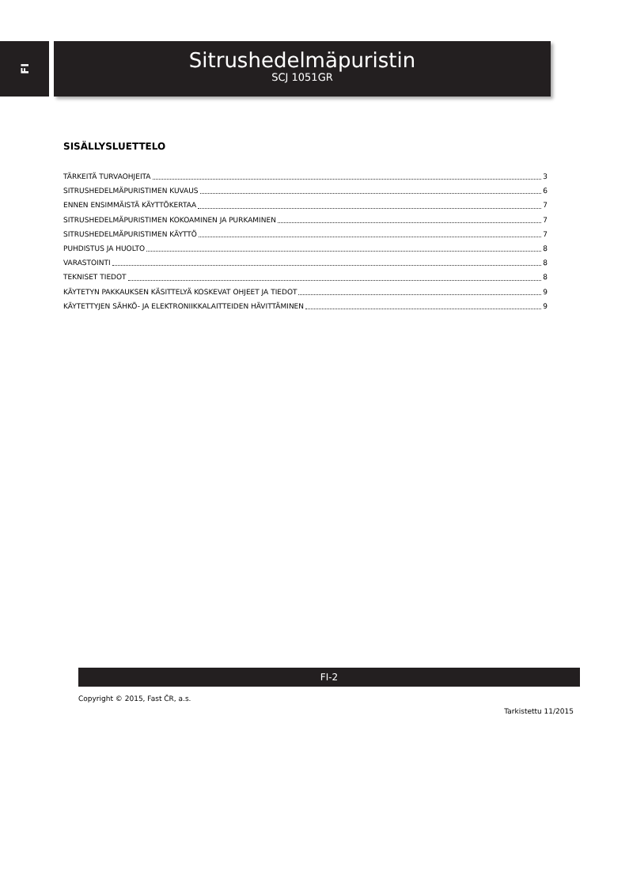FI
Sitrushedelmäpuristin
SCJ 1051GR
SISÄLLYSLUETTELO
TÄRKEITÄ TURVAOHJEITA 3
SITRUSHEDELMÄPURISTIMEN KUVAUS 6
ENNEN ENSIMMÄISTÄ KÄYTTÖKERTAA 7
SITRUSHEDELMÄPURISTIMEN KOKOAMINEN JA PURKAMINEN 7
SITRUSHEDELMÄPURISTIMEN KÄYTTÖ 7
PUHDISTUS JA HUOLTO 8
VARASTOINTI 8
TEKNISET TIEDOT 8
KÄYTETYN PAKKAUKSEN KÄSITTELYÄ KOSKEVAT OHJEET JA TIEDOT 9
KÄYTETTYJEN SÄHKÖ- JA ELEKTRONIIKKALAITTEIDEN HÄVITTÄMINEN 9
FI-2
Copyright © 2015, Fast ČR, a.s.
Tarkistettu 11/2015